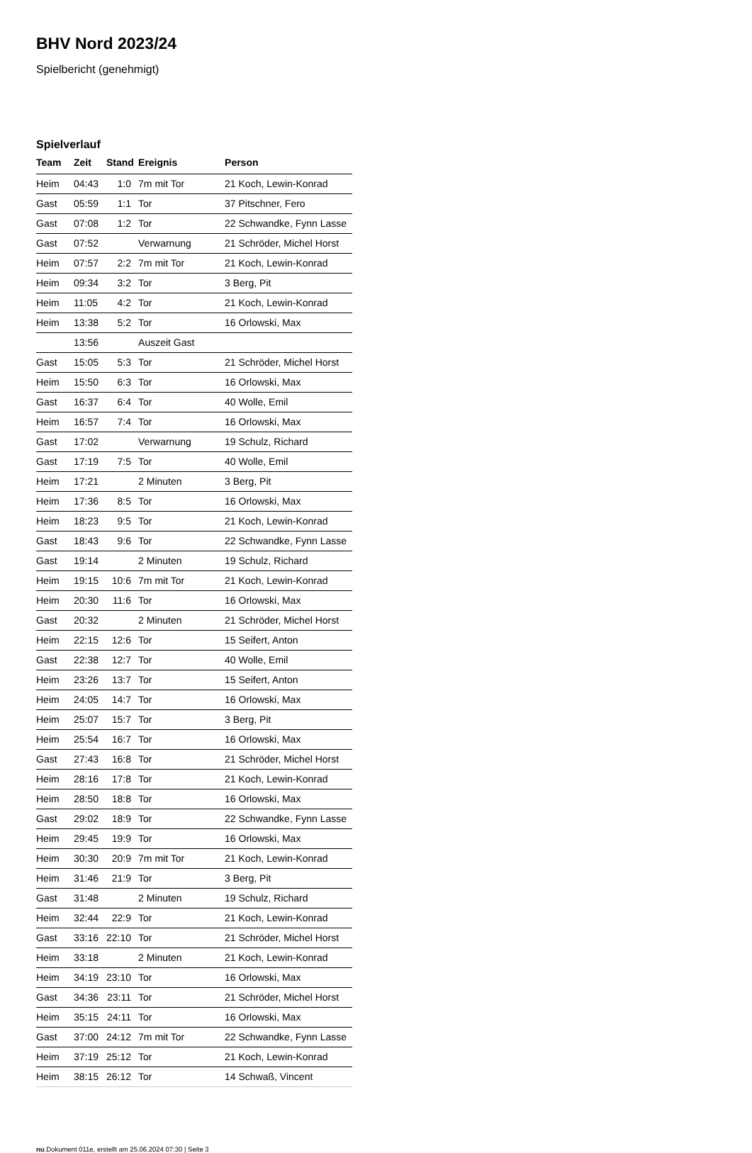BHV Nord 2023/24
Spielbericht (genehmigt)
Spielverlauf
| Team | Zeit | Stand | Ereignis | Person |
| --- | --- | --- | --- | --- |
| Heim | 04:43 | 1:0 | 7m mit Tor | 21 Koch, Lewin-Konrad |
| Gast | 05:59 | 1:1 | Tor | 37 Pitschner, Fero |
| Gast | 07:08 | 1:2 | Tor | 22 Schwandke, Fynn Lasse |
| Gast | 07:52 | | Verwarnung | 21 Schröder, Michel Horst |
| Heim | 07:57 | 2:2 | 7m mit Tor | 21 Koch, Lewin-Konrad |
| Heim | 09:34 | 3:2 | Tor | 3 Berg, Pit |
| Heim | 11:05 | 4:2 | Tor | 21 Koch, Lewin-Konrad |
| Heim | 13:38 | 5:2 | Tor | 16 Orlowski, Max |
| | 13:56 | | Auszeit Gast | |
| Gast | 15:05 | 5:3 | Tor | 21 Schröder, Michel Horst |
| Heim | 15:50 | 6:3 | Tor | 16 Orlowski, Max |
| Gast | 16:37 | 6:4 | Tor | 40 Wolle, Emil |
| Heim | 16:57 | 7:4 | Tor | 16 Orlowski, Max |
| Gast | 17:02 | | Verwarnung | 19 Schulz, Richard |
| Gast | 17:19 | 7:5 | Tor | 40 Wolle, Emil |
| Heim | 17:21 | | 2 Minuten | 3 Berg, Pit |
| Heim | 17:36 | 8:5 | Tor | 16 Orlowski, Max |
| Heim | 18:23 | 9:5 | Tor | 21 Koch, Lewin-Konrad |
| Gast | 18:43 | 9:6 | Tor | 22 Schwandke, Fynn Lasse |
| Gast | 19:14 | | 2 Minuten | 19 Schulz, Richard |
| Heim | 19:15 | 10:6 | 7m mit Tor | 21 Koch, Lewin-Konrad |
| Heim | 20:30 | 11:6 | Tor | 16 Orlowski, Max |
| Gast | 20:32 | | 2 Minuten | 21 Schröder, Michel Horst |
| Heim | 22:15 | 12:6 | Tor | 15 Seifert, Anton |
| Gast | 22:38 | 12:7 | Tor | 40 Wolle, Emil |
| Heim | 23:26 | 13:7 | Tor | 15 Seifert, Anton |
| Heim | 24:05 | 14:7 | Tor | 16 Orlowski, Max |
| Heim | 25:07 | 15:7 | Tor | 3 Berg, Pit |
| Heim | 25:54 | 16:7 | Tor | 16 Orlowski, Max |
| Gast | 27:43 | 16:8 | Tor | 21 Schröder, Michel Horst |
| Heim | 28:16 | 17:8 | Tor | 21 Koch, Lewin-Konrad |
| Heim | 28:50 | 18:8 | Tor | 16 Orlowski, Max |
| Gast | 29:02 | 18:9 | Tor | 22 Schwandke, Fynn Lasse |
| Heim | 29:45 | 19:9 | Tor | 16 Orlowski, Max |
| Heim | 30:30 | 20:9 | 7m mit Tor | 21 Koch, Lewin-Konrad |
| Heim | 31:46 | 21:9 | Tor | 3 Berg, Pit |
| Gast | 31:48 | | 2 Minuten | 19 Schulz, Richard |
| Heim | 32:44 | 22:9 | Tor | 21 Koch, Lewin-Konrad |
| Gast | 33:16 | 22:10 | Tor | 21 Schröder, Michel Horst |
| Heim | 33:18 | | 2 Minuten | 21 Koch, Lewin-Konrad |
| Heim | 34:19 | 23:10 | Tor | 16 Orlowski, Max |
| Gast | 34:36 | 23:11 | Tor | 21 Schröder, Michel Horst |
| Heim | 35:15 | 24:11 | Tor | 16 Orlowski, Max |
| Gast | 37:00 | 24:12 | 7m mit Tor | 22 Schwandke, Fynn Lasse |
| Heim | 37:19 | 25:12 | Tor | 21 Koch, Lewin-Konrad |
| Heim | 38:15 | 26:12 | Tor | 14 Schwaß, Vincent |
nu.Dokument 011e, erstellt am 25.06.2024 07:30 | Seite 3